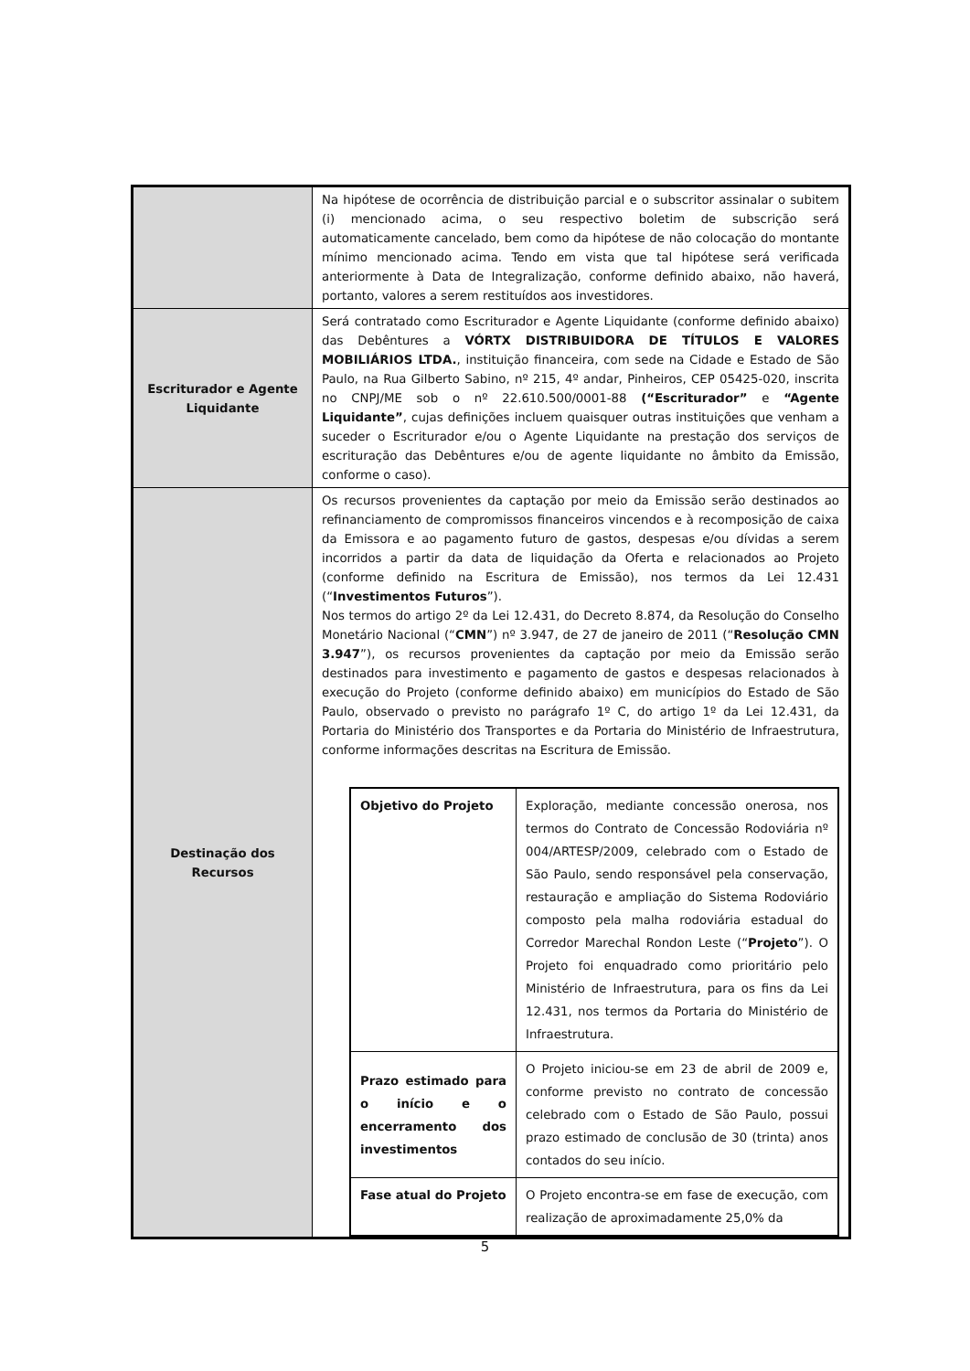| | Na hipótese de ocorrência de distribuição parcial e o subscritor assinalar o subitem (i) mencionado acima, o seu respectivo boletim de subscrição será automaticamente cancelado, bem como da hipótese de não colocação do montante mínimo mencionado acima. Tendo em vista que tal hipótese será verificada anteriormente à Data de Integralização, conforme definido abaixo, não haverá, portanto, valores a serem restituídos aos investidores. |
| Escriturador e Agente Liquidante | Será contratado como Escriturador e Agente Liquidante (conforme definido abaixo) das Debêntures a VÓRTX DISTRIBUIDORA DE TÍTULOS E VALORES MOBILIÁRIOS LTDA. , instituição financeira, com sede na Cidade e Estado de São Paulo, na Rua Gilberto Sabino, nº 215, 4º andar, Pinheiros, CEP 05425-020, inscrita no CNPJ/ME sob o nº 22.610.500/0001-88 (“Escriturador” e “Agente Liquidante” , cujas definições incluem quaisquer outras instituições que venham a suceder o Escriturador e/ou o Agente Liquidante na prestação dos serviços de escrituração das Debêntures e/ou de agente liquidante no âmbito da Emissão, conforme o caso). |
| Destinação dos Recursos | Os recursos provenientes da captação por meio da Emissão serão destinados ao refinanciamento de compromissos financeiros vincendos e à recomposição de caixa da Emissora e ao pagamento futuro de gastos, despesas e/ou dívidas a serem incorridos a partir da data de liquidação da Oferta e relacionados ao Projeto (conforme definido na Escritura de Emissão), nos termos da Lei 12.431 (“ Investimentos Futuros ”). Nos termos do artigo 2º da Lei 12.431, do Decreto 8.874, da Resolução do Conselho Monetário Nacional (“ CMN ”) nº 3.947, de 27 de janeiro de 2011 (“ Resolução CMN 3.947 ”), os recursos provenientes da captação por meio da Emissão serão destinados para investimento e pagamento de gastos e despesas relacionados à execução do Projeto (conforme definido abaixo) em municípios do Estado de São Paulo, observado o previsto no parágrafo 1º C, do artigo 1º da Lei 12.431, da Portaria do Ministério dos Transportes e da Portaria do Ministério de Infraestrutura, conforme informações descritas na Escritura de Emissão. / Objetivo do Projeto / Exploração, mediante concessão onerosa, nos termos do Contrato de Concessão Rodoviária nº 004/ARTESP/2009, celebrado com o Estado de São Paulo, sendo responsável pela conservação, restauração e ampliação do Sistema Rodoviário composto pela malha rodoviária estadual do Corredor Marechal Rondon Leste (“ Projeto ”). O Projeto foi enquadrado como prioritário pelo Ministério de Infraestrutura, para os fins da Lei 12.431, nos termos da Portaria do Ministério de Infraestrutura. / / Prazo estimado para o início e o encerramento dos investimentos / O Projeto iniciou-se em 23 de abril de 2009 e, conforme previsto no contrato de concessão celebrado com o Estado de São Paulo, possui prazo estimado de conclusão de 30 (trinta) anos contados do seu início. / / Fase atual do Projeto / O Projeto encontra-se em fase de execução, com realização de aproximadamente 25,0% da / |
5